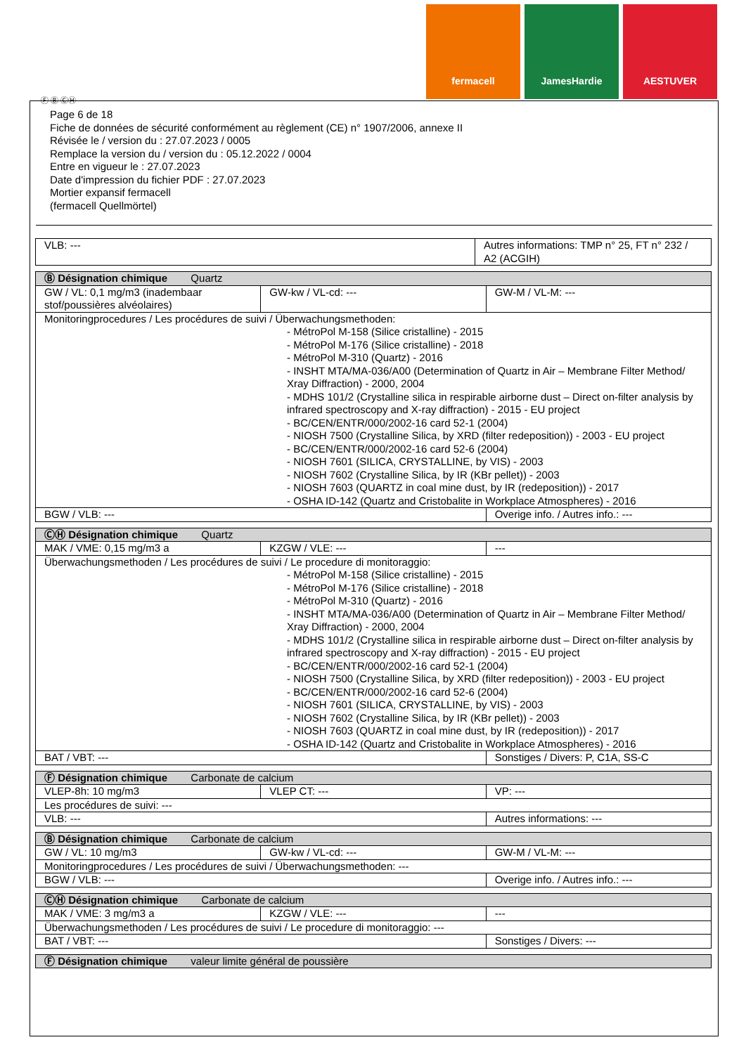fermacell JamesHardie AESTUVER
Ⓕ Ⓑ ⒸⒽ
Page 6 de 18
Fiche de données de sécurité conformément au règlement (CE) n° 1907/2006, annexe II
Révisée le / version du : 27.07.2023 / 0005
Remplace la version du / version du : 05.12.2022 / 0004
Entre en vigueur le : 27.07.2023
Date d'impression du fichier PDF : 27.07.2023
Mortier expansif fermacell
(fermacell Quellmörtel)
| VLB: --- | Autres informations: TMP n° 25, FT n° 232 / A2 (ACGIH) |
| Ⓑ Désignation chimique Quartz | | |
| GW / VL: 0,1 mg/m3 (inadembaar stof/poussières alvéolaires) | GW-kw / VL-cd: --- | GW-M / VL-M: --- |
| Monitoringprocedures / Les procédures de suivi / Überwachungsmethoden: - MétroPol M-158 (Silice cristalline) - 2015 - MétroPol M-176 (Silice cristalline) - 2018 - MétroPol M-310 (Quartz) - 2016 - INSHT MTA/MA-036/A00 (Determination of Quartz in Air – Membrane Filter Method/ Xray Diffraction) - 2000, 2004 - MDHS 101/2 (Crystalline silica in respirable airborne dust – Direct on-filter analysis by infrared spectroscopy and X-ray diffraction) - 2015 - EU project - BC/CEN/ENTR/000/2002-16 card 52-1 (2004) - NIOSH 7500 (Crystalline Silica, by XRD (filter redeposition)) - 2003 - EU project - BC/CEN/ENTR/000/2002-16 card 52-6 (2004) - NIOSH 7601 (SILICA, CRYSTALLINE, by VIS) - 2003 - NIOSH 7602 (Crystalline Silica, by IR (KBr pellet)) - 2003 - NIOSH 7603 (QUARTZ in coal mine dust, by IR (redeposition)) - 2017 - OSHA ID-142 (Quartz and Cristobalite in Workplace Atmospheres) - 2016 | | |
| BGW / VLB: --- | | Overige info. / Autres info.: --- |
| ⒸⒽ Désignation chimique Quartz | | |
| MAK / VME: 0,15 mg/m3 a | KZGW / VLE: --- | --- |
| Überwachungsmethoden / Les procédures de suivi / Le procedure di monitoraggio: - MétroPol M-158 (Silice cristalline) - 2015 - MétroPol M-176 (Silice cristalline) - 2018 - MétroPol M-310 (Quartz) - 2016 - INSHT MTA/MA-036/A00 (Determination of Quartz in Air – Membrane Filter Method/ Xray Diffraction) - 2000, 2004 - MDHS 101/2 (Crystalline silica in respirable airborne dust – Direct on-filter analysis by infrared spectroscopy and X-ray diffraction) - 2015 - EU project - BC/CEN/ENTR/000/2002-16 card 52-1 (2004) - NIOSH 7500 (Crystalline Silica, by XRD (filter redeposition)) - 2003 - EU project - BC/CEN/ENTR/000/2002-16 card 52-6 (2004) - NIOSH 7601 (SILICA, CRYSTALLINE, by VIS) - 2003 - NIOSH 7602 (Crystalline Silica, by IR (KBr pellet)) - 2003 - NIOSH 7603 (QUARTZ in coal mine dust, by IR (redeposition)) - 2017 - OSHA ID-142 (Quartz and Cristobalite in Workplace Atmospheres) - 2016 | | |
| BAT / VBT: --- | | Sonstiges / Divers: P, C1A, SS-C |
| Ⓕ Désignation chimique Carbonate de calcium | | |
| VLEP-8h: 10 mg/m3 | VLEP CT: --- | VP: --- |
| Les procédures de suivi: --- | | |
| VLB: --- | | Autres informations: --- |
| Ⓑ Désignation chimique Carbonate de calcium | | |
| GW / VL: 10 mg/m3 | GW-kw / VL-cd: --- | GW-M / VL-M: --- |
| Monitoringprocedures / Les procédures de suivi / Überwachungsmethoden: --- | | |
| BGW / VLB: --- | | Overige info. / Autres info.: --- |
| ⒸⒽ Désignation chimique Carbonate de calcium | | |
| MAK / VME: 3 mg/m3 a | KZGW / VLE: --- | --- |
| Überwachungsmethoden / Les procédures de suivi / Le procedure di monitoraggio: --- | | |
| BAT / VBT: --- | | Sonstiges / Divers: --- |
| Ⓕ Désignation chimique valeur limite général de poussière |